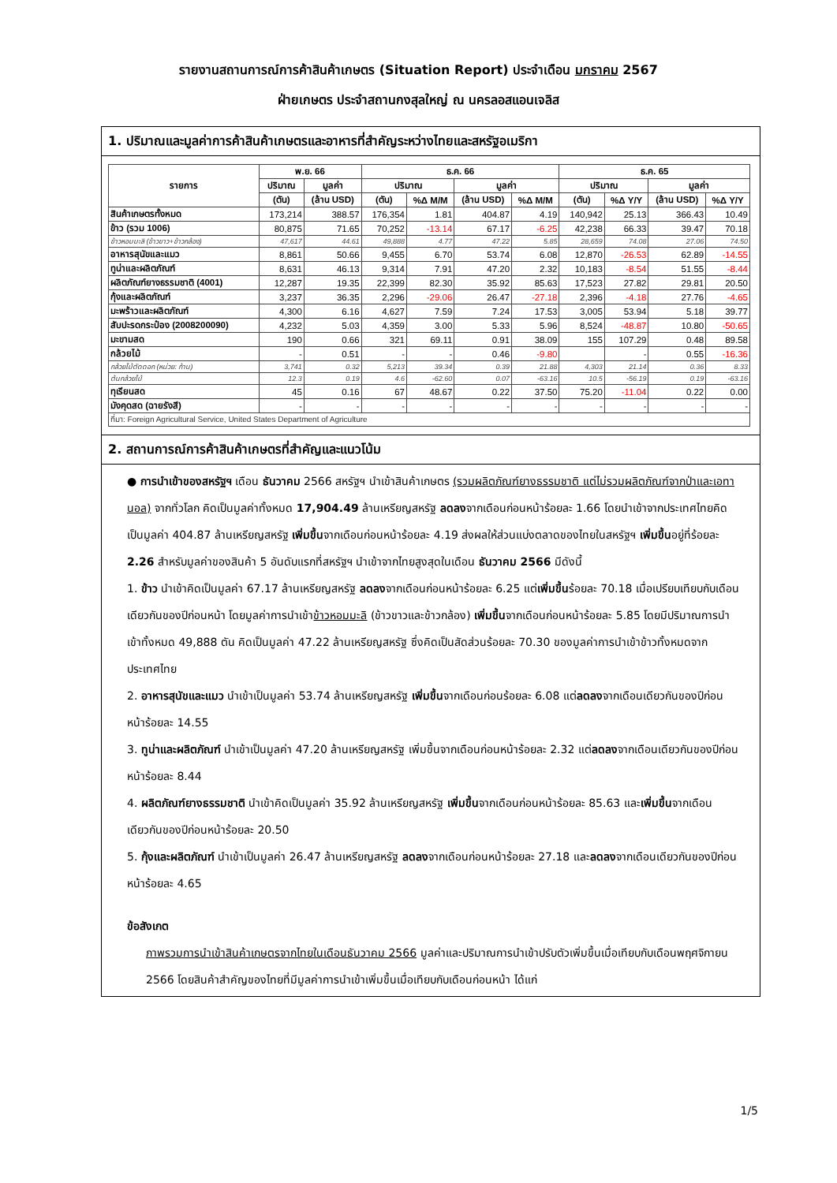รายงานสถานการณ์การค้าสินค้าเกษตร (Situation Report) ประจำเดือน มกราคม 2567
ฝ่ายเกษตร ประจำสถานกงสุลใหญ่ ณ นครลอสแอนเจลิส
1. ปริมาณและมูลค่าการค้าสินค้าเกษตรและอาหารที่สำคัญระหว่างไทยและสหรัฐอเมริกา
| รายการ | พ.ย. 66 | | ธ.ค. 66 | | | | ธ.ค. 65 | | | |
| --- | --- | --- | --- | --- | --- | --- | --- | --- | --- | --- |
| | ปริมาณ | มูลค่า | ปริมาณ | | มูลค่า | | ปริมาณ | | มูลค่า | |
| | (ตัน) | (ล้าน USD) | (ตัน) | %Δ M/M | (ล้าน USD) | %Δ M/M | (ตัน) | %Δ Y/Y | (ล้าน USD) | %Δ Y/Y |
| สินค้าเกษตรทั้งหมด | 173,214 | 388.57 | 176,354 | 1.81 | 404.87 | 4.19 | 140,942 | 25.13 | 366.43 | 10.49 |
| ข้าว (รวม 1006) | 80,875 | 71.65 | 70,252 | -13.14 | 67.17 | -6.25 | 42,238 | 66.33 | 39.47 | 70.18 |
| ข้าวหอมมะลิ (ข้าวขาว+ข้าวกล้อง) | 47,617 | 44.61 | 49,888 | 4.77 | 47.22 | 5.85 | 28,659 | 74.08 | 27.06 | 74.50 |
| อาหารสุนัขและแมว | 8,861 | 50.66 | 9,455 | 6.70 | 53.74 | 6.08 | 12,870 | -26.53 | 62.89 | -14.55 |
| ทูน่าและผลิตภัณฑ์ | 8,631 | 46.13 | 9,314 | 7.91 | 47.20 | 2.32 | 10,183 | -8.54 | 51.55 | -8.44 |
| ผลิตภัณฑ์ยางธรรมชาติ (4001) | 12,287 | 19.35 | 22,399 | 82.30 | 35.92 | 85.63 | 17,523 | 27.82 | 29.81 | 20.50 |
| กุ้งและผลิตภัณฑ์ | 3,237 | 36.35 | 2,296 | -29.06 | 26.47 | -27.18 | 2,396 | -4.18 | 27.76 | -4.65 |
| มะพร้าวและผลิตภัณฑ์ | 4,300 | 6.16 | 4,627 | 7.59 | 7.24 | 17.53 | 3,005 | 53.94 | 5.18 | 39.77 |
| สับปะรดกระป๋อง (2008200090) | 4,232 | 5.03 | 4,359 | 3.00 | 5.33 | 5.96 | 8,524 | -48.87 | 10.80 | -50.65 |
| มะขามสด | 190 | 0.66 | 321 | 69.11 | 0.91 | 38.09 | 155 | 107.29 | 0.48 | 89.58 |
| กล้วยไม้ | - | 0.51 | - | - | 0.46 | -9.80 | | - | 0.55 | -16.36 |
| กล้วยไม้ตัดดอก (หน่วย: ก้าน) | 3,741 | 0.32 | 5,213 | 39.34 | 0.39 | 21.88 | 4,303 | 21.14 | 0.36 | 8.33 |
| ต้นกล้วยไม้ | 12.3 | 0.19 | 4.6 | -62.60 | 0.07 | -63.16 | 10.5 | -56.19 | 0.19 | -63.16 |
| ทุเรียนสด | 45 | 0.16 | 67 | 48.67 | 0.22 | 37.50 | 75.20 | -11.04 | 0.22 | 0.00 |
| มังคุดสด (ฉายรังสี) | - | - | - | - | - | - | - | - | - | - |
| ที่มา: Foreign Agricultural Service, United States Department of Agriculture | | | | | | | | | | |
2. สถานการณ์การค้าสินค้าเกษตรที่สำคัญและแนวโน้ม
● การนำเข้าของสหรัฐฯ เดือน ธันวาคม 2566 สหรัฐฯ นำเข้าสินค้าเกษตร (รวมผลิตภัณฑ์ยางธรรมชาติ แต่ไม่รวมผลิตภัณฑ์จากป่าและเอทานอล) จากทั่วโลก คิดเป็นมูลค่าทั้งหมด 17,904.49 ล้านเหรียญสหรัฐ ลดลงจากเดือนก่อนหน้าร้อยละ 1.66 โดยนำเข้าจากประเทศไทยคิดเป็นมูลค่า 404.87 ล้านเหรียญสหรัฐ เพิ่มขึ้นจากเดือนก่อนหน้าร้อยละ 4.19 ส่งผลให้ส่วนแบ่งตลาดของไทยในสหรัฐฯ เพิ่มขึ้นอยู่ที่ร้อยละ 2.26 สำหรับมูลค่าของสินค้า 5 อันดับแรกที่สหรัฐฯ นำเข้าจากไทยสูงสุดในเดือน ธันวาคม 2566 มีดังนี้
1. ข้าว นำเข้าคิดเป็นมูลค่า 67.17 ล้านเหรียญสหรัฐ ลดลงจากเดือนก่อนหน้าร้อยละ 6.25 แต่เพิ่มขึ้นร้อยละ 70.18 เมื่อเปรียบเทียบกับเดือนเดียวกันของปีก่อนหน้า โดยมูลค่าการนำเข้าข้าวหอมมะลิ (ข้าวขาวและข้าวกล้อง) เพิ่มขึ้นจากเดือนก่อนหน้าร้อยละ 5.85 โดยมีปริมาณการนำเข้าทั้งหมด 49,888 ตัน คิดเป็นมูลค่า 47.22 ล้านเหรียญสหรัฐ ซึ่งคิดเป็นสัดส่วนร้อยละ 70.30 ของมูลค่าการนำเข้าข้าวทั้งหมดจากประเทศไทย
2. อาหารสุนัขและแมว นำเข้าเป็นมูลค่า 53.74 ล้านเหรียญสหรัฐ เพิ่มขึ้นจากเดือนก่อนร้อยละ 6.08 แต่ลดลงจากเดือนเดียวกันของปีก่อนหน้าร้อยละ 14.55
3. ทูน่าและผลิตภัณฑ์ นำเข้าเป็นมูลค่า 47.20 ล้านเหรียญสหรัฐ เพิ่มขึ้นจากเดือนก่อนหน้าร้อยละ 2.32 แต่ลดลงจากเดือนเดียวกันของปีก่อนหน้าร้อยละ 8.44
4. ผลิตภัณฑ์ยางธรรมชาติ นำเข้าคิดเป็นมูลค่า 35.92 ล้านเหรียญสหรัฐ เพิ่มขึ้นจากเดือนก่อนหน้าร้อยละ 85.63 และเพิ่มขึ้นจากเดือนเดียวกันของปีก่อนหน้าร้อยละ 20.50
5. กุ้งและผลิตภัณฑ์ นำเข้าเป็นมูลค่า 26.47 ล้านเหรียญสหรัฐ ลดลงจากเดือนก่อนหน้าร้อยละ 27.18 และลดลงจากเดือนเดียวกันของปีก่อนหน้าร้อยละ 4.65
ข้อสังเกต
ภาพรวมการนำเข้าสินค้าเกษตรจากไทยในเดือนธันวาคม 2566 มูลค่าและปริมาณการนำเข้าปรับตัวเพิ่มขึ้นเมื่อเทียบกับเดือนพฤศจิกายน 2566 โดยสินค้าสำคัญของไทยที่มีมูลค่าการนำเข้าเพิ่มขึ้นเมื่อเทียบกับเดือนก่อนหน้า ได้แก่
1/5